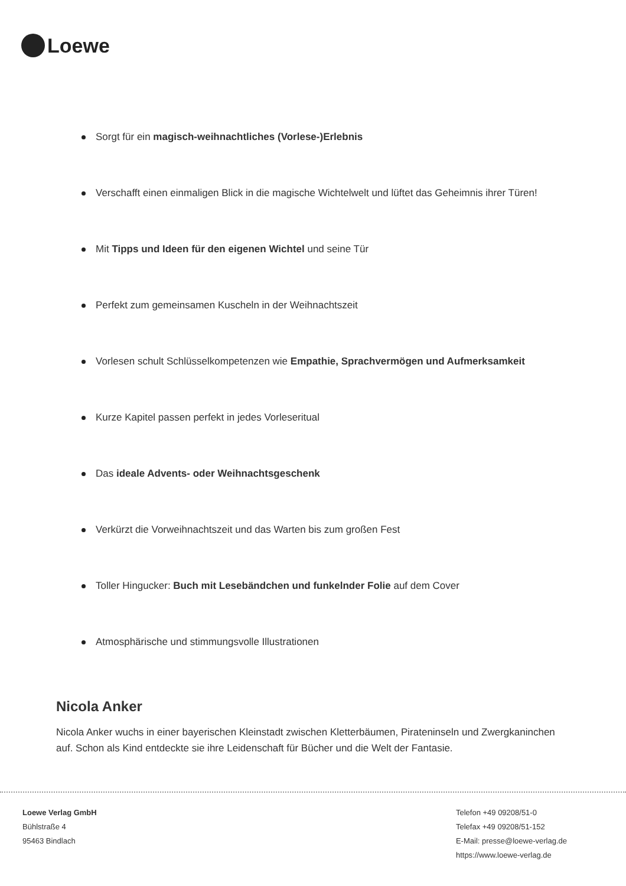Loewe
Sorgt für ein magisch-weihnachtliches (Vorlese-)Erlebnis
Verschafft einen einmaligen Blick in die magische Wichtelwelt und lüftet das Geheimnis ihrer Türen!
Mit Tipps und Ideen für den eigenen Wichtel und seine Tür
Perfekt zum gemeinsamen Kuscheln in der Weihnachtszeit
Vorlesen schult Schlüsselkompetenzen wie Empathie, Sprachvermögen und Aufmerksamkeit
Kurze Kapitel passen perfekt in jedes Vorleseritual
Das ideale Advents- oder Weihnachtsgeschenk
Verkürzt die Vorweihnachtszeit und das Warten bis zum großen Fest
Toller Hingucker: Buch mit Lesebändchen und funkelnder Folie auf dem Cover
Atmosphärische und stimmungsvolle Illustrationen
Nicola Anker
Nicola Anker wuchs in einer bayerischen Kleinstadt zwischen Kletterbäumen, Pirateninseln und Zwergkaninchen auf. Schon als Kind entdeckte sie ihre Leidenschaft für Bücher und die Welt der Fantasie.
Loewe Verlag GmbH
Bühlstraße 4
95463 Bindlach
Telefon +49 09208/51-0
Telefax +49 09208/51-152
E-Mail: presse@loewe-verlag.de
https://www.loewe-verlag.de